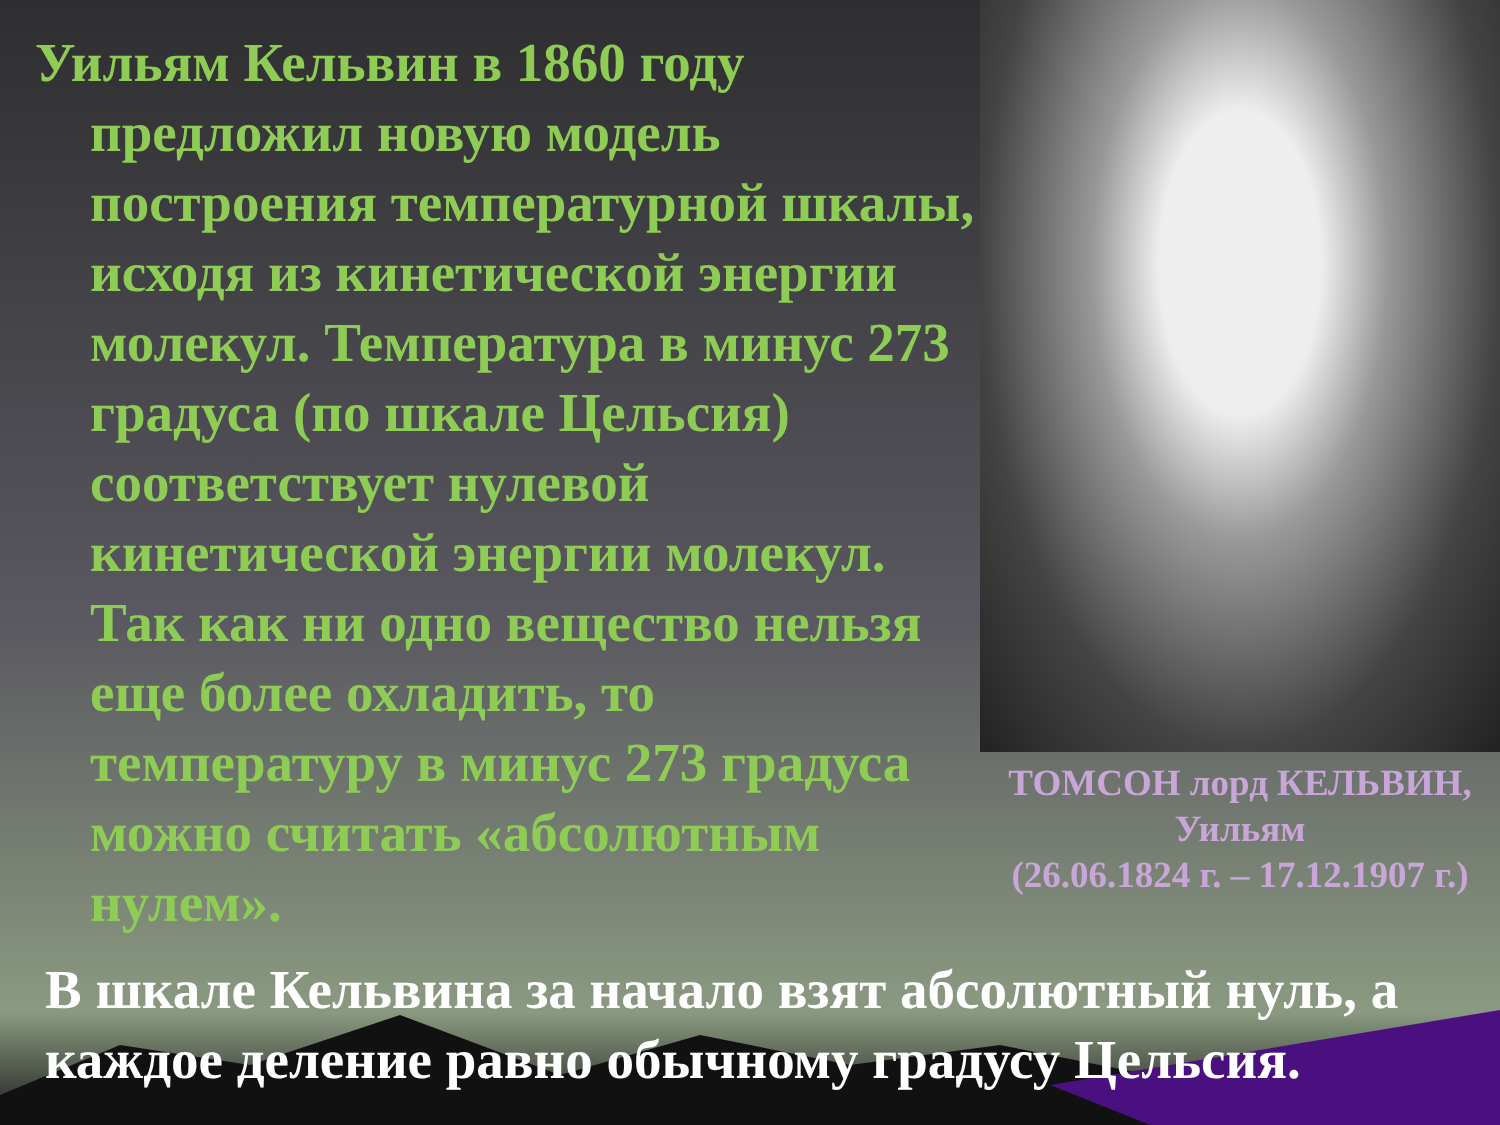Уильям Кельвин в 1860 году предложил новую модель построения температурной шкалы, исходя из кинетической энергии молекул. Температура в минус 273 градуса (по шкале Цельсия) соответствует нулевой кинетической энергии молекул. Так как ни одно вещество нельзя еще более охладить, то температуру в минус 273 градуса можно считать «абсолютным нулем».
ТОМСОН лорд КЕЛЬВИН, Уильям
(26.06.1824 г. – 17.12.1907 г.)
В шкале Кельвина за начало взят абсолютный нуль, а каждое деление равно обычному градусу Цельсия.